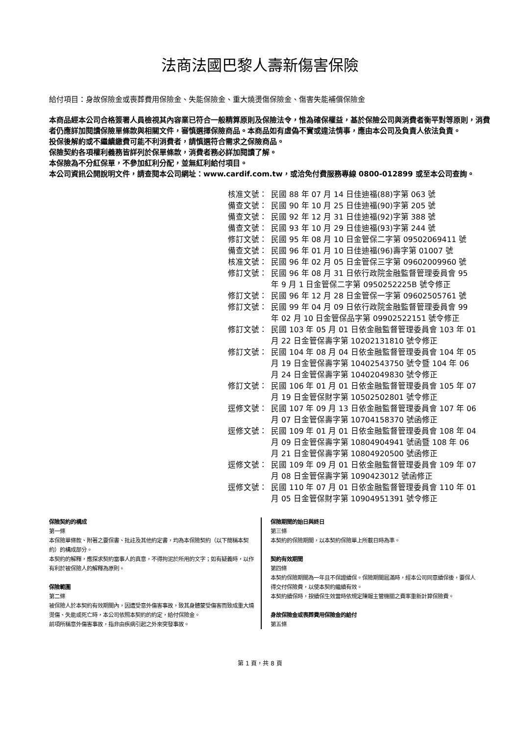法商法國巴黎人壽新傷害保險
給付項目：身故保險金或喪葬費用保險金、失能保險金、重大燒燙傷保險金、傷害失能補償保險金
本商品經本公司合格簽署人員檢視其內容業已符合一般精算原則及保險法令，惟為確保權益，基於保險公司與消費者衡平對等原則，消費者仍應詳加閱讀保險單條款與相關文件，審慎選擇保險商品。本商品如有虛偽不實或違法情事，應由本公司及負責人依法負責。
投保後解約或不繼續繳費可能不利消費者，請慎選符合需求之保險商品。
保險契約各項權利義務皆詳列於保單條款，消費者務必詳加閱讀了解。
本保險為不分紅保單，不參加紅利分配，並無紅利給付項目。
本公司資訊公開說明文件，請查閱本公司網址：www.cardif.com.tw，或洽免付費服務專線 0800-012899 或至本公司查詢。
核准文號： 民國 88 年 07 月 14 日佳迪福(88)字第 063 號
備查文號： 民國 90 年 10 月 25 日佳迪福(90)字第 205 號
備查文號： 民國 92 年 12 月 31 日佳迪福(92)字第 388 號
備查文號： 民國 93 年 10 月 29 日佳迪福(93)字第 244 號
修訂文號： 民國 95 年 08 月 10 日金管保二字第 09502069411 號
備查文號： 民國 96 年 01 月 10 日佳迪福(96)壽字第 01007 號
核准文號： 民國 96 年 02 月 05 日金管保三字第 09602009960 號
修訂文號： 民國 96 年 08 月 31 日依行政院金融監督管理委員會 95 年 9 月 1 日金管保二字第 0950252225B 號令修正
修訂文號： 民國 96 年 12 月 28 日金管保一字第 09602505761 號
修訂文號： 民國 99 年 04 月 09 日依行政院金融監督管理委員會 99 年 02 月 10 日金管保品字第 09902522151 號令修正
修訂文號： 民國 103 年 05 月 01 日依金融監督管理委員會 103 年 01 月 22 日金管保壽字第 10202131810 號令修正
修訂文號： 民國 104 年 08 月 04 日依金融監督管理委員會 104 年 05 月 19 日金管保壽字第 10402543750 號令暨 104 年 06 月 24 日金管保壽字第 10402049830 號令修正
修訂文號： 民國 106 年 01 月 01 日依金融監督管理委員會 105 年 07 月 19 日金管保財字第 10502502801 號令修正
逕修文號： 民國 107 年 09 月 13 日依金融監督管理委員會 107 年 06 月 07 日金管保壽字第 10704158370 號函修正
逕修文號： 民國 109 年 01 月 01 日依金融監督管理委員會 108 年 04 月 09 日金管保壽字第 10804904941 號函暨 108 年 06 月 21 日金管保壽字第 10804920500 號函修正
逕修文號： 民國 109 年 09 月 01 日依金融監督管理委員會 109 年 07 月 08 日金管保壽字第 1090423012 號函修正
逕修文號： 民國 110 年 07 月 01 日依金融監督管理委員會 110 年 01 月 05 日金管保財字第 10904951391 號令修正
保險契約的構成
第一條
本保險單條款、附著之要保書、批註及其他約定書，均為本保險契約（以下簡稱本契約）的構成部分。
本契約的解釋，應探求契約當事人的真意，不得拘泥於所用的文字；如有疑義時，以作有利於被保險人的解釋為原則。
保險範圍
第二條
被保險人於本契約有效期間內，因遭受意外傷害事故，致其身體蒙受傷害而致成重大燒燙傷、失能或死亡時，本公司依照本契約的約定，給付保險金。
前項所稱意外傷害事故，指非由疾病引起之外來突發事故。
保險期間的始日與終日
第三條
本契約的保險期間，以本契約保險單上所載日時為準。
契約有效期間
第四條
本契約保險期間為一年且不保證續保。保險期間屆滿時，經本公司同意續保後，要保人得交付保險費，以使本契約繼續有效。
本契約續保時，按續保生效當時依規定陳報主管機關之費率重新計算保險費。
身故保險金或喪葬費用保險金的給付
第五條
第 1 頁，共 8 頁